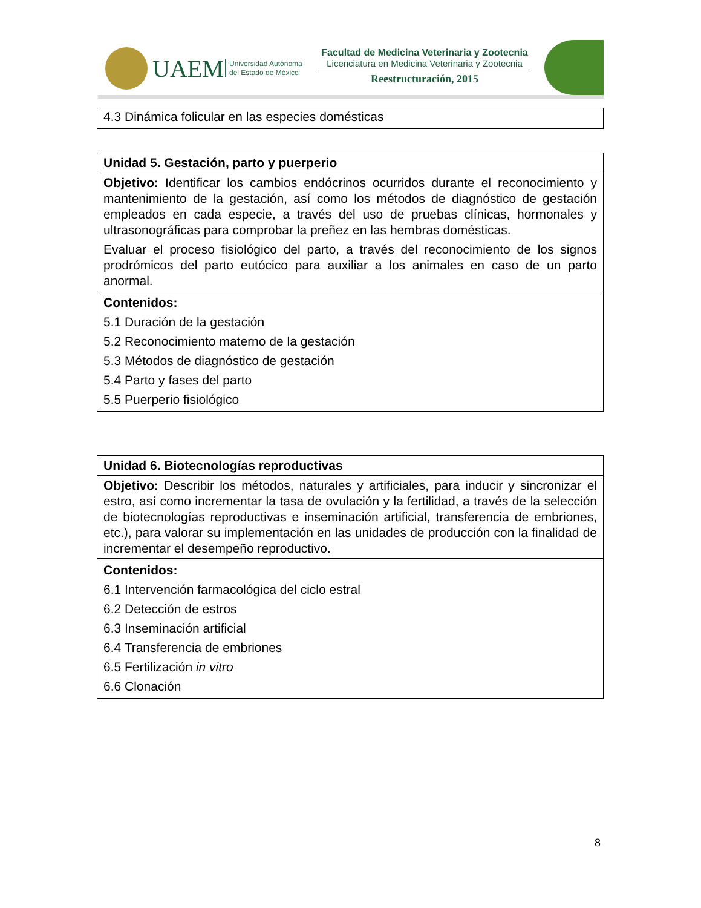UAEM
Universidad Autónoma
del Estado de México
Facultad de Medicina Veterinaria y Zootecnia
Licenciatura en Medicina Veterinaria y Zootecnia
Reestructuración, 2015
| 4.3 Dinámica folicular en las especies domésticas |
| Unidad 5. Gestación, parto y puerperio |
| Objetivo: Identificar los cambios endócrinos ocurridos durante el reconocimiento y mantenimiento de la gestación, así como los métodos de diagnóstico de gestación empleados en cada especie, a través del uso de pruebas clínicas, hormonales y ultrasonográficas para comprobar la preñez en las hembras domésticas. Evaluar el proceso fisiológico del parto, a través del reconocimiento de los signos prodrómicos del parto eutócico para auxiliar a los animales en caso de un parto anormal. |
| Contenidos: 5.1 Duración de la gestación 5.2 Reconocimiento materno de la gestación 5.3 Métodos de diagnóstico de gestación 5.4 Parto y fases del parto 5.5 Puerperio fisiológico |
| Unidad 6. Biotecnologías reproductivas |
| Objetivo: Describir los métodos, naturales y artificiales, para inducir y sincronizar el estro, así como incrementar la tasa de ovulación y la fertilidad, a través de la selección de biotecnologías reproductivas e inseminación artificial, transferencia de embriones, etc.), para valorar su implementación en las unidades de producción con la finalidad de incrementar el desempeño reproductivo. |
| Contenidos: 6.1 Intervención farmacológica del ciclo estral 6.2 Detección de estros 6.3 Inseminación artificial 6.4 Transferencia de embriones 6.5 Fertilización in vitro 6.6 Clonación |
8